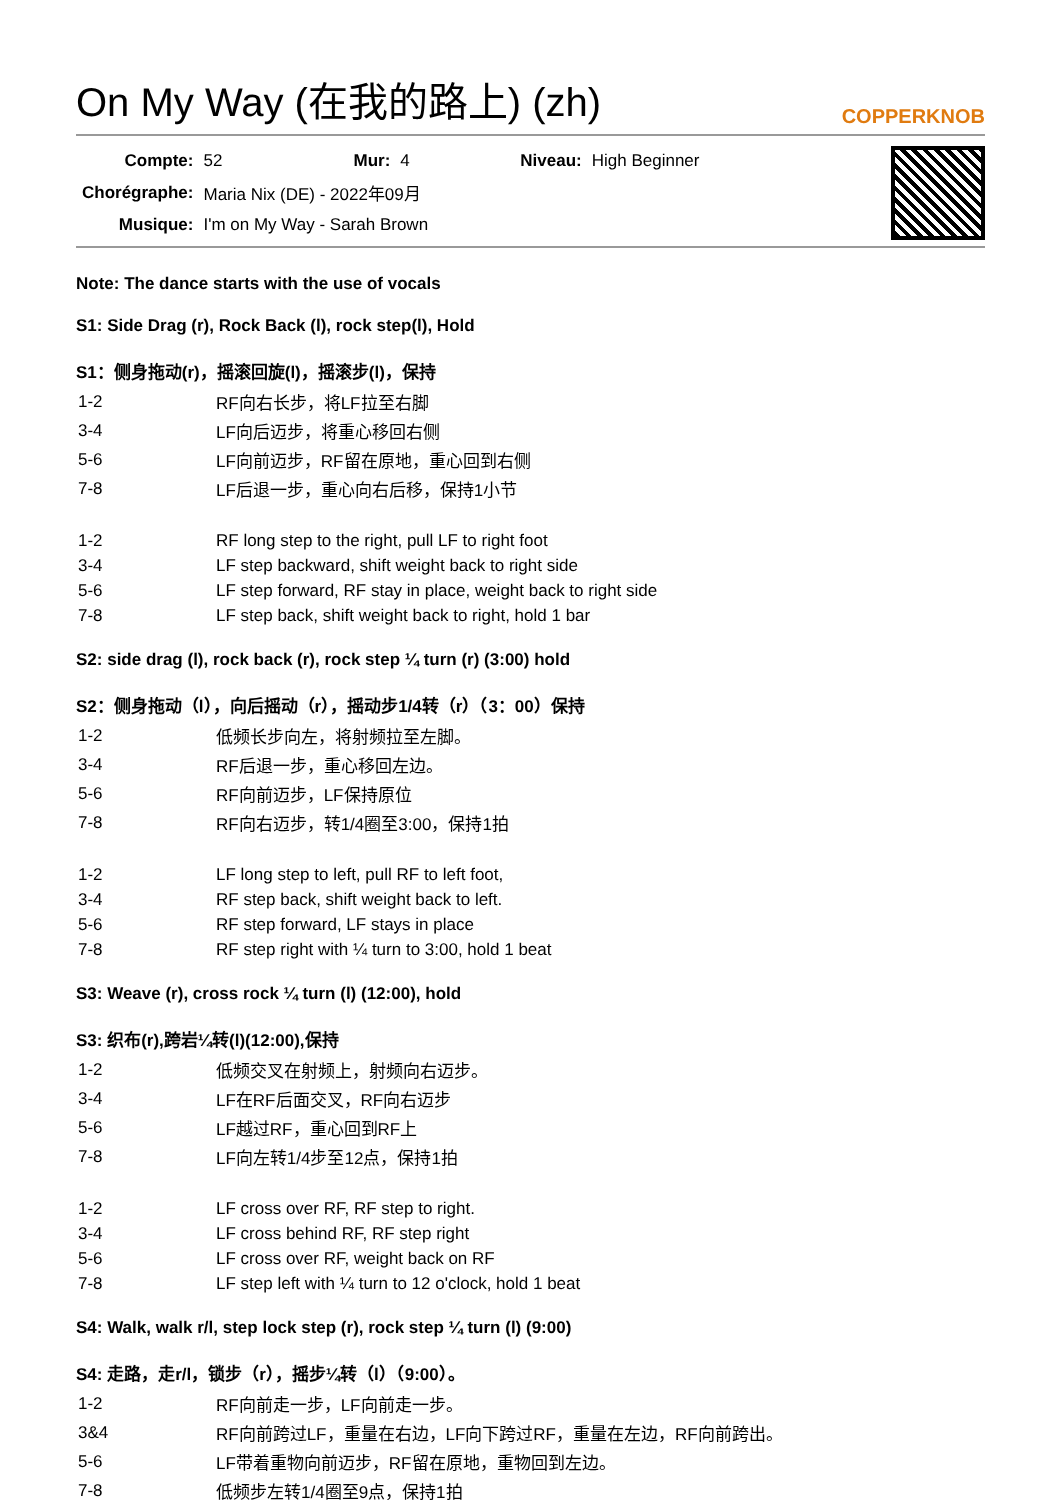On My Way (在我的路上) (zh) COPPERKNOB
| Compte: | 52 | Mur: | 4 | Niveau: | High Beginner |
| Chorégraphe: | Maria Nix (DE) - 2022年09月 | | | | |
| Musique: | I'm on My Way - Sarah Brown | | | | |
Note: The dance starts with the use of vocals
S1: Side Drag (r), Rock Back (l), rock step(l), Hold
S1：侧身拖动(r)，摇滚回旋(l)，摇滚步(l)，保持
| 1-2 | RF向右长步，将LF拉至右脚 |
| 3-4 | LF向后迈步，将重心移回右侧 |
| 5-6 | LF向前迈步，RF留在原地，重心回到右侧 |
| 7-8 | LF后退一步，重心向右后移，保持1小节 |
| 1-2 | RF long step to the right, pull LF to right foot |
| 3-4 | LF step backward, shift weight back to right side |
| 5-6 | LF step forward, RF stay in place, weight back to right side |
| 7-8 | LF step back, shift weight back to right, hold 1 bar |
S2: side drag (l), rock back (r), rock step ¼ turn (r) (3:00) hold
S2：侧身拖动（l），向后摇动（r），摇动步1/4转（r）（3：00）保持
| 1-2 | 低频长步向左，将射频拉至左脚。 |
| 3-4 | RF后退一步，重心移回左边。 |
| 5-6 | RF向前迈步，LF保持原位 |
| 7-8 | RF向右迈步，转1/4圈至3:00，保持1拍 |
| 1-2 | LF long step to left, pull RF to left foot, |
| 3-4 | RF step back, shift weight back to left. |
| 5-6 | RF step forward, LF stays in place |
| 7-8 | RF step right with ¼ turn to 3:00, hold 1 beat |
S3: Weave (r), cross rock ¼ turn (l) (12:00), hold
S3: 织布(r),跨岩¼转(l)(12:00),保持
| 1-2 | 低频交叉在射频上，射频向右迈步。 |
| 3-4 | LF在RF后面交叉，RF向右迈步 |
| 5-6 | LF越过RF，重心回到RF上 |
| 7-8 | LF向左转1/4步至12点，保持1拍 |
| 1-2 | LF cross over RF, RF step to right. |
| 3-4 | LF cross behind RF, RF step right |
| 5-6 | LF cross over RF, weight back on RF |
| 7-8 | LF step left with ¼ turn to 12 o'clock, hold 1 beat |
S4: Walk, walk r/l, step lock step (r), rock step ¼ turn (l) (9:00)
S4: 走路，走r/l，锁步（r），摇步¼转（l）（9:00）。
| 1-2 | RF向前走一步，LF向前走一步。 |
| 3&4 | RF向前跨过LF，重量在右边，LF向下跨过RF，重量在左边，RF向前跨出。 |
| 5-6 | LF带着重物向前迈步，RF留在原地，重物回到左边。 |
| 7-8 | 低频步左转1/4圈至9点，保持1拍 |